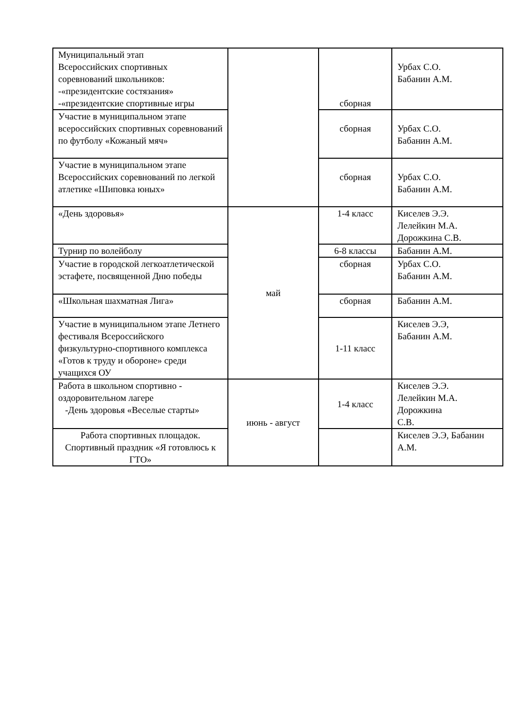| Муниципальный этап Всероссийских спортивных соревнований школьников: -«президентские состязания» -«президентские спортивные игры | | сборная | Урбах С.О. Бабанин А.М. |
| Участие в муниципальном этапе всероссийских спортивных соревнований по футболу «Кожаный мяч» | | сборная | Урбах С.О. Бабанин А.М. |
| Участие в муниципальном этапе Всероссийских соревнований по легкой атлетике «Шиповка юных» | | сборная | Урбах С.О. Бабанин А.М. |
| «День здоровья» | май | 1-4 класс | Киселев Э.Э. Лелейкин М.А. Дорожкина С.В. |
| Турнир по волейболу | | 6-8 классы | Бабанин А.М. |
| Участие в городской легкоатлетической эстафете, посвященной Дню победы | | сборная | Урбах С.О. Бабанин А.М. |
| «Школьная шахматная Лига» | | сборная | Бабанин А.М. |
| Участие в муниципальном этапе Летнего фестиваля Всероссийского физкультурно-спортивного комплекса «Готов к труду и обороне» среди учащихся ОУ | | 1-11 класс | Киселев Э.Э, Бабанин А.М. |
| Работа в школьном спортивно - оздоровительном лагере -День здоровья «Веселые старты» | июнь - август | 1-4 класс | Киселев Э.Э. Лелейкин М.А. Дорожкина С.В. |
| Работа спортивных площадок. Спортивный праздник «Я готовлюсь к ГТО» | | | Киселев Э.Э, Бабанин А.М. |